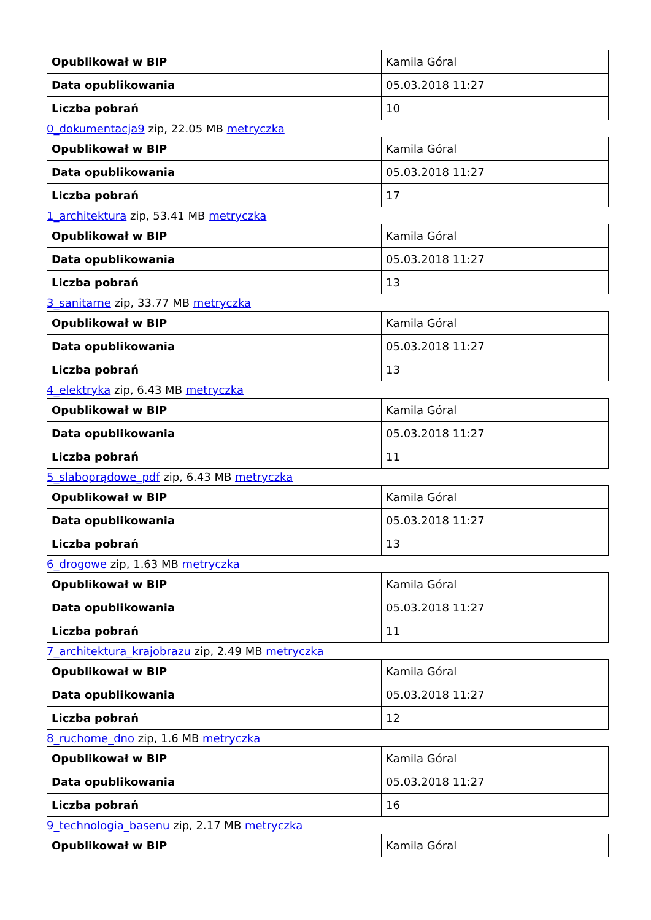| Opublikował w BIP | Kamila Góral |
| Data opublikowania | 05.03.2018 11:27 |
| Liczba pobrań | 10 |
0_dokumentacja9 zip, 22.05 MB metryczka
| Opublikował w BIP | Kamila Góral |
| Data opublikowania | 05.03.2018 11:27 |
| Liczba pobrań | 17 |
1_architektura zip, 53.41 MB metryczka
| Opublikował w BIP | Kamila Góral |
| Data opublikowania | 05.03.2018 11:27 |
| Liczba pobrań | 13 |
3_sanitarne zip, 33.77 MB metryczka
| Opublikował w BIP | Kamila Góral |
| Data opublikowania | 05.03.2018 11:27 |
| Liczba pobrań | 13 |
4_elektryka zip, 6.43 MB metryczka
| Opublikował w BIP | Kamila Góral |
| Data opublikowania | 05.03.2018 11:27 |
| Liczba pobrań | 11 |
5_slaboprądowe_pdf zip, 6.43 MB metryczka
| Opublikował w BIP | Kamila Góral |
| Data opublikowania | 05.03.2018 11:27 |
| Liczba pobrań | 13 |
6_drogowe zip, 1.63 MB metryczka
| Opublikował w BIP | Kamila Góral |
| Data opublikowania | 05.03.2018 11:27 |
| Liczba pobrań | 11 |
7_architektura_krajobrazu zip, 2.49 MB metryczka
| Opublikował w BIP | Kamila Góral |
| Data opublikowania | 05.03.2018 11:27 |
| Liczba pobrań | 12 |
8_ruchome_dno zip, 1.6 MB metryczka
| Opublikował w BIP | Kamila Góral |
| Data opublikowania | 05.03.2018 11:27 |
| Liczba pobrań | 16 |
9_technologia_basenu zip, 2.17 MB metryczka
| Opublikował w BIP | Kamila Góral |